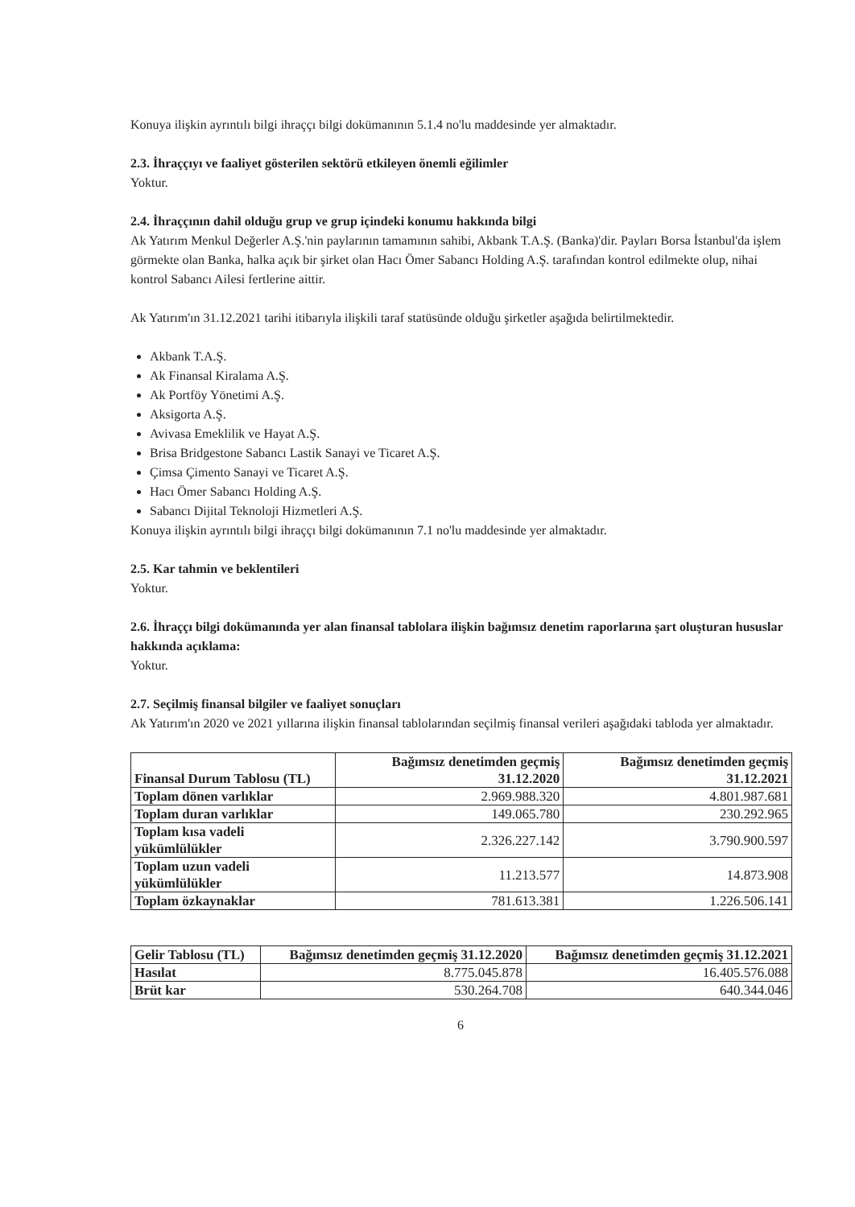Konuya ilişkin ayrıntılı bilgi ihraççı bilgi dokümanının 5.1.4 no'lu maddesinde yer almaktadır.
2.3. İhraççıyı ve faaliyet gösterilen sektörü etkileyen önemli eğilimler
Yoktur.
2.4. İhraççının dahil olduğu grup ve grup içindeki konumu hakkında bilgi
Ak Yatırım Menkul Değerler A.Ş.'nin paylarının tamamının sahibi, Akbank T.A.Ş. (Banka)'dir. Payları Borsa İstanbul'da işlem görmekte olan Banka, halka açık bir şirket olan Hacı Ömer Sabancı Holding A.Ş. tarafından kontrol edilmekte olup, nihai kontrol Sabancı Ailesi fertlerine aittir.
Ak Yatırım'ın 31.12.2021 tarihi itibarıyla ilişkili taraf statüsünde olduğu şirketler aşağıda belirtilmektedir.
Akbank T.A.Ş.
Ak Finansal Kiralama A.Ş.
Ak Portföy Yönetimi A.Ş.
Aksigorta A.Ş.
Avivasa Emeklilik ve Hayat A.Ş.
Brisa Bridgestone Sabancı Lastik Sanayi ve Ticaret A.Ş.
Çimsa Çimento Sanayi ve Ticaret A.Ş.
Hacı Ömer Sabancı Holding A.Ş.
Sabancı Dijital Teknoloji Hizmetleri A.Ş.
Konuya ilişkin ayrıntılı bilgi ihraççı bilgi dokümanının 7.1 no'lu maddesinde yer almaktadır.
2.5. Kar tahmin ve beklentileri
Yoktur.
2.6. İhraççı bilgi dokümanında yer alan finansal tablolara ilişkin bağımsız denetim raporlarına şart oluşturan hususlar hakkında açıklama:
Yoktur.
2.7. Seçilmiş finansal bilgiler ve faaliyet sonuçları
Ak Yatırım'ın 2020 ve 2021 yıllarına ilişkin finansal tablolarından seçilmiş finansal verileri aşağıdaki tabloda yer almaktadır.
| Finansal Durum Tablosu (TL) | Bağımsız denetimden geçmiş 31.12.2020 | Bağımsız denetimden geçmiş 31.12.2021 |
| --- | --- | --- |
| Toplam dönen varlıklar | 2.969.988.320 | 4.801.987.681 |
| Toplam duran varlıklar | 149.065.780 | 230.292.965 |
| Toplam kısa vadeli yükümlülükler | 2.326.227.142 | 3.790.900.597 |
| Toplam uzun vadeli yükümlülükler | 11.213.577 | 14.873.908 |
| Toplam özkaynaklar | 781.613.381 | 1.226.506.141 |
| Gelir Tablosu (TL) | Bağımsız denetimden geçmiş 31.12.2020 | Bağımsız denetimden geçmiş 31.12.2021 |
| --- | --- | --- |
| Hasılat | 8.775.045.878 | 16.405.576.088 |
| Brüt kar | 530.264.708 | 640.344.046 |
6